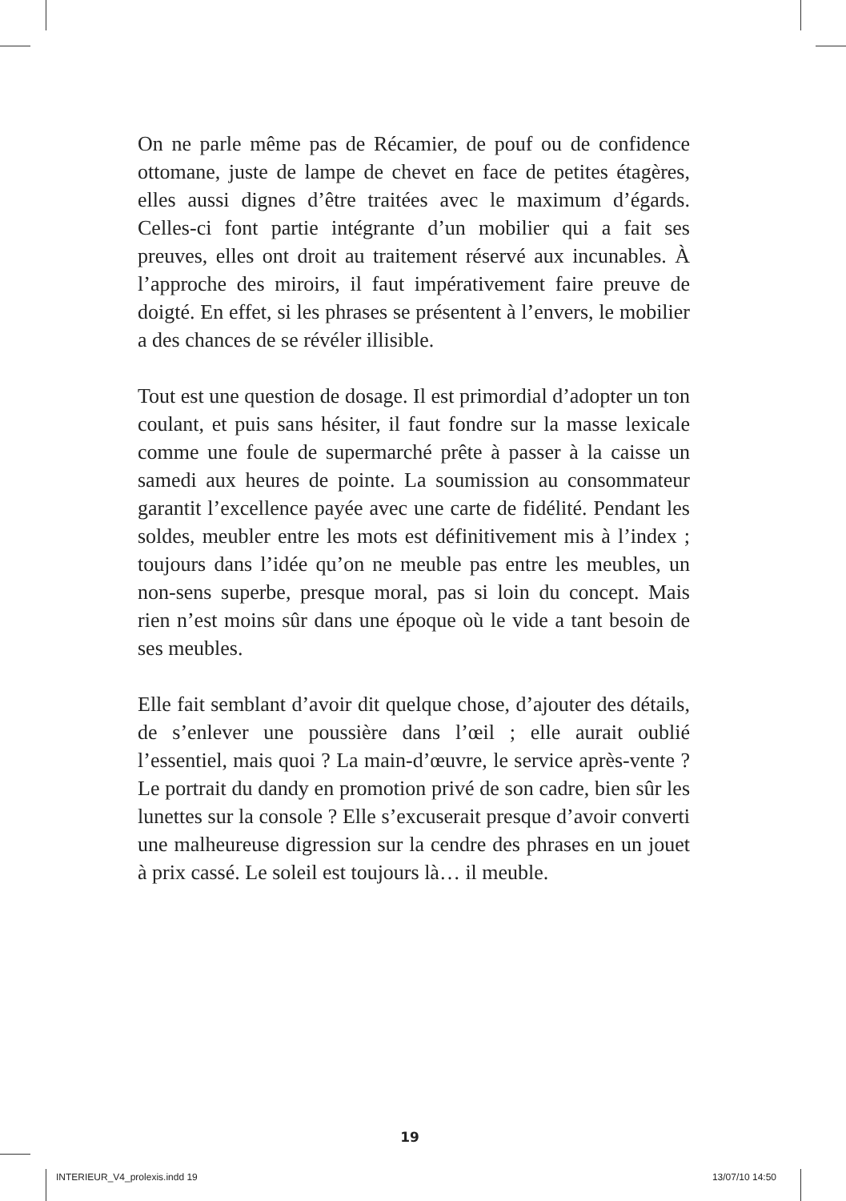On ne parle même pas de Récamier, de pouf ou de confidence ottomane, juste de lampe de chevet en face de petites étagères, elles aussi dignes d’être traitées avec le maximum d’égards. Celles-ci font partie intégrante d’un mobilier qui a fait ses preuves, elles ont droit au traitement réservé aux incunables. À l’approche des miroirs, il faut impérativement faire preuve de doigté. En effet, si les phrases se présentent à l’envers, le mobilier a des chances de se révéler illisible.
Tout est une question de dosage. Il est primordial d’adopter un ton coulant, et puis sans hésiter, il faut fondre sur la masse lexicale comme une foule de supermarché prête à passer à la caisse un samedi aux heures de pointe. La soumission au consommateur garantit l’excellence payée avec une carte de fidélité. Pendant les soldes, meubler entre les mots est définitivement mis à l’index ; toujours dans l’idée qu’on ne meuble pas entre les meubles, un non-sens superbe, presque moral, pas si loin du concept. Mais rien n’est moins sûr dans une époque où le vide a tant besoin de ses meubles.
Elle fait semblant d’avoir dit quelque chose, d’ajouter des détails, de s’enlever une poussière dans l’œil ; elle aurait oublié l’essentiel, mais quoi ? La main-d’œuvre, le service après-vente ? Le portrait du dandy en promotion privé de son cadre, bien sûr les lunettes sur la console ? Elle s’excuserait presque d’avoir converti une malheureuse digression sur la cendre des phrases en un jouet à prix cassé. Le soleil est toujours là… il meuble.
19
INTERIEUR_V4_prolexis.indd 19 13/07/10 14:50